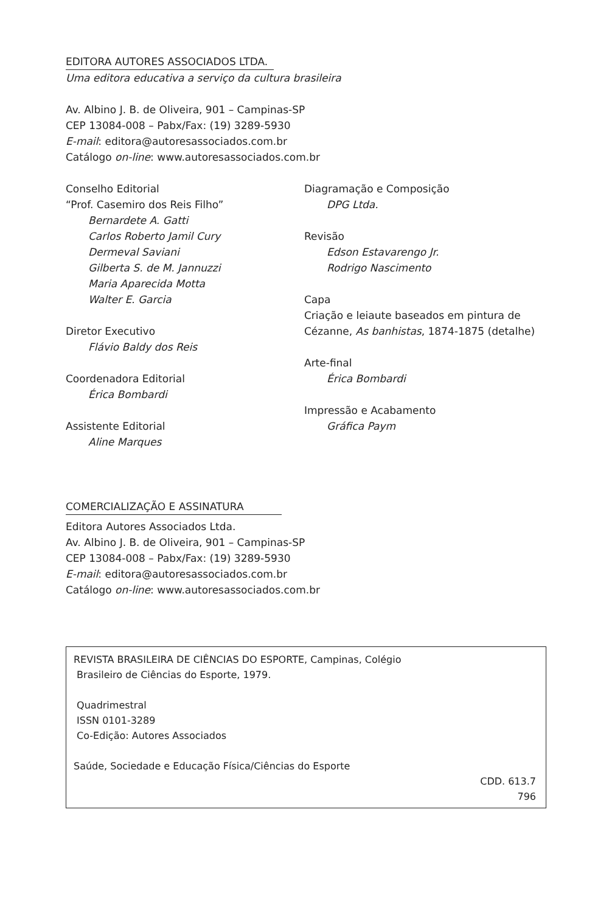EDITORA AUTORES ASSOCIADOS LTDA.
Uma editora educativa a serviço da cultura brasileira
Av. Albino J. B. de Oliveira, 901 – Campinas-SP
CEP 13084-008 – Pabx/Fax: (19) 3289-5930
E-mail: editora@autoresassociados.com.br
Catálogo on-line: www.autoresassociados.com.br
Conselho Editorial
“Prof. Casemiro dos Reis Filho”
Bernardete A. Gatti
Carlos Roberto Jamil Cury
Dermeval Saviani
Gilberta S. de M. Jannuzzi
Maria Aparecida Motta
Walter E. Garcia
Diretor Executivo
Flávio Baldy dos Reis
Coordenadora Editorial
Érica Bombardi
Assistente Editorial
Aline Marques
Diagramação e Composição
DPG Ltda.
Revisão
Edson Estavarengo Jr.
Rodrigo Nascimento
Capa
Criação e leiaute baseados em pintura de
Cézanne, As banhistas, 1874-1875 (detalhe)
Arte-final
Érica Bombardi
Impressão e Acabamento
Gráfica Paym
COMERCIALIZAÇÃO E ASSINATURA
Editora Autores Associados Ltda.
Av. Albino J. B. de Oliveira, 901 – Campinas-SP
CEP 13084-008 – Pabx/Fax: (19) 3289-5930
E-mail: editora@autoresassociados.com.br
Catálogo on-line: www.autoresassociados.com.br
REVISTA BRASILEIRA DE CIÊNCIAS DO ESPORTE, Campinas, Colégio
Brasileiro de Ciências do Esporte, 1979.
Quadrimestral
ISSN 0101-3289
Co-Edição: Autores Associados
Saúde, Sociedade e Educação Física/Ciências do Esporte
CDD. 613.7
796